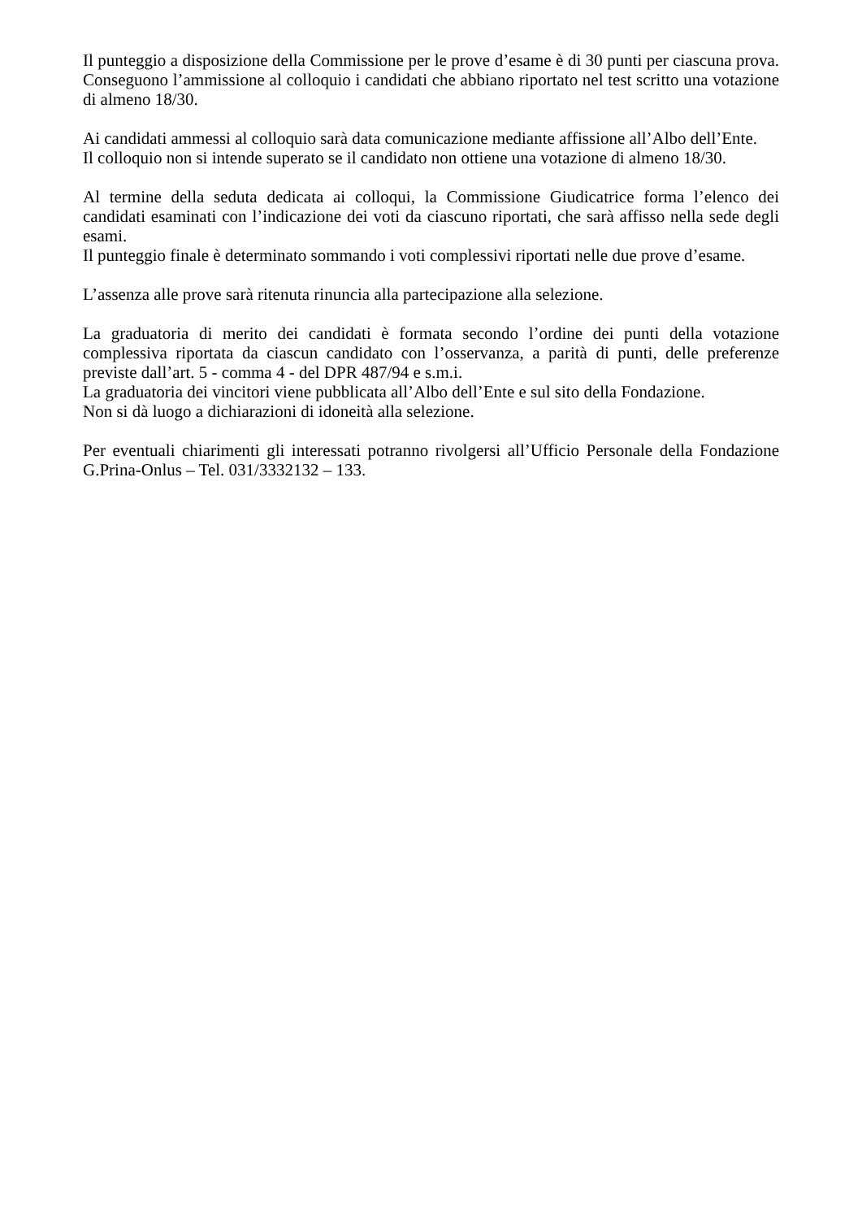Il punteggio a disposizione della Commissione per le prove d’esame è di 30 punti per ciascuna prova. Conseguono l’ammissione al colloquio i candidati che abbiano riportato nel test scritto una votazione di almeno 18/30.
Ai candidati ammessi al colloquio sarà data comunicazione mediante affissione all’Albo dell’Ente.
Il colloquio non si intende superato se il candidato non ottiene una votazione di almeno 18/30.
Al termine della seduta dedicata ai colloqui, la Commissione Giudicatrice forma l’elenco dei candidati esaminati con l’indicazione dei voti da ciascuno riportati, che sarà affisso nella sede degli esami.
Il punteggio finale è determinato sommando i voti complessivi riportati nelle due prove d’esame.
L’assenza alle prove sarà ritenuta rinuncia alla partecipazione alla selezione.
La graduatoria di merito dei candidati è formata secondo l’ordine dei punti della votazione complessiva riportata da ciascun candidato con l’osservanza, a parità di punti, delle preferenze previste dall’art. 5 - comma 4 - del DPR 487/94 e s.m.i.
La graduatoria dei vincitori viene pubblicata all’Albo dell’Ente e sul sito della Fondazione.
Non si dà luogo a dichiarazioni di idoneità alla selezione.
Per eventuali chiarimenti gli interessati potranno rivolgersi all’Ufficio Personale della Fondazione G.Prina-Onlus – Tel. 031/3332132 – 133.